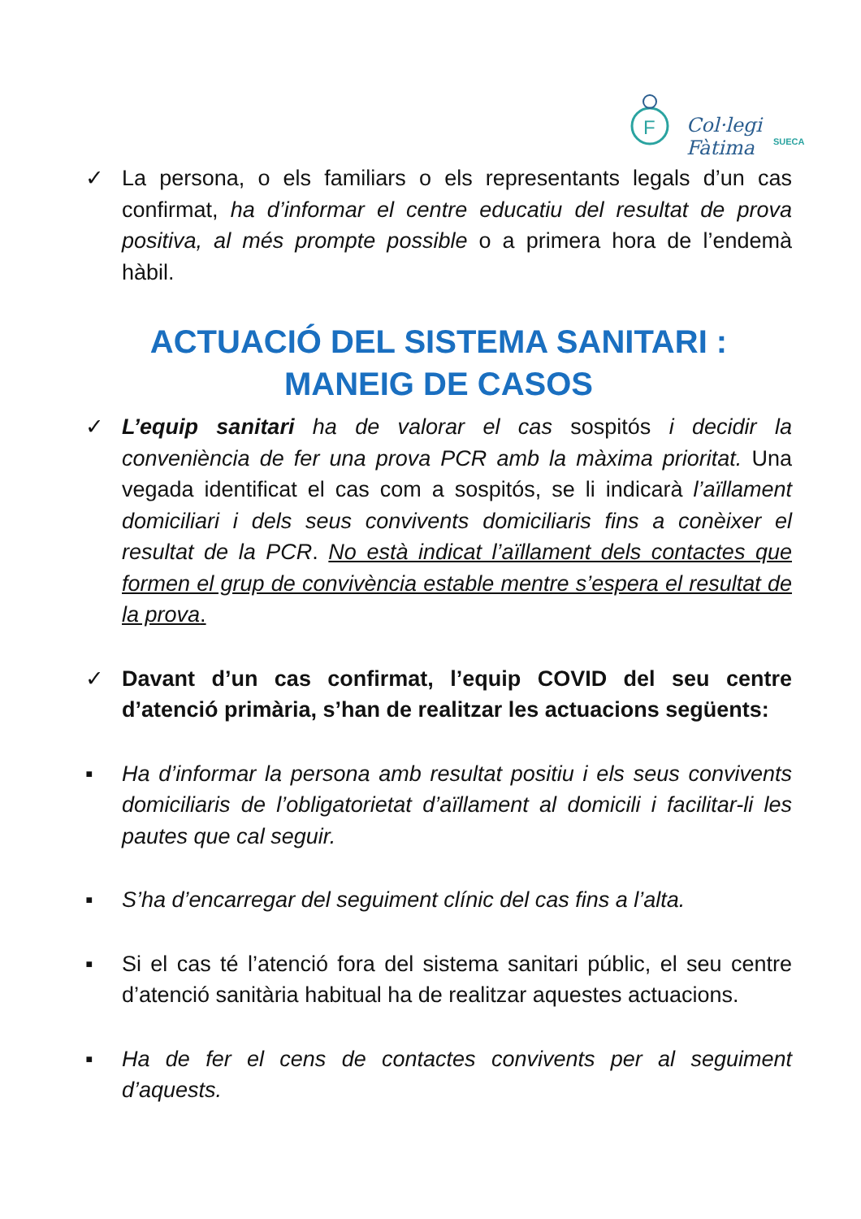F
Col·legi Fàtima
SUECA
✓ La persona, o els familiars o els representants legals d’un cas confirmat, ha d’informar el centre educatiu del resultat de prova positiva, al més prompte possible o a primera hora de l’endemà hàbil.
ACTUACIÓ DEL SISTEMA SANITARI :
MANEIG DE CASOS
✓ L’equip sanitari ha de valorar el cas sospitós i decidir la conveniència de fer una prova PCR amb la màxima prioritat. Una vegada identificat el cas com a sospitós, se li indicarà l’aïllament domiciliari i dels seus convivents domiciliaris fins a conèixer el resultat de la PCR. No està indicat l’aïllament dels contactes que formen el grup de convivència estable mentre s’espera el resultat de la prova.
✓ Davant d’un cas confirmat, l’equip COVID del seu centre d’atenció primària, s’han de realitzar les actuacions següents:
▪ Ha d’informar la persona amb resultat positiu i els seus convivents domiciliaris de l’obligatorietat d’aïllament al domicili i facilitar-li les pautes que cal seguir.
▪ S’ha d’encarregar del seguiment clínic del cas fins a l’alta.
▪ Si el cas té l’atenció fora del sistema sanitari públic, el seu centre d’atenció sanitària habitual ha de realitzar aquestes actuacions.
▪ Ha de fer el cens de contactes convivents per al seguiment d’aquests.